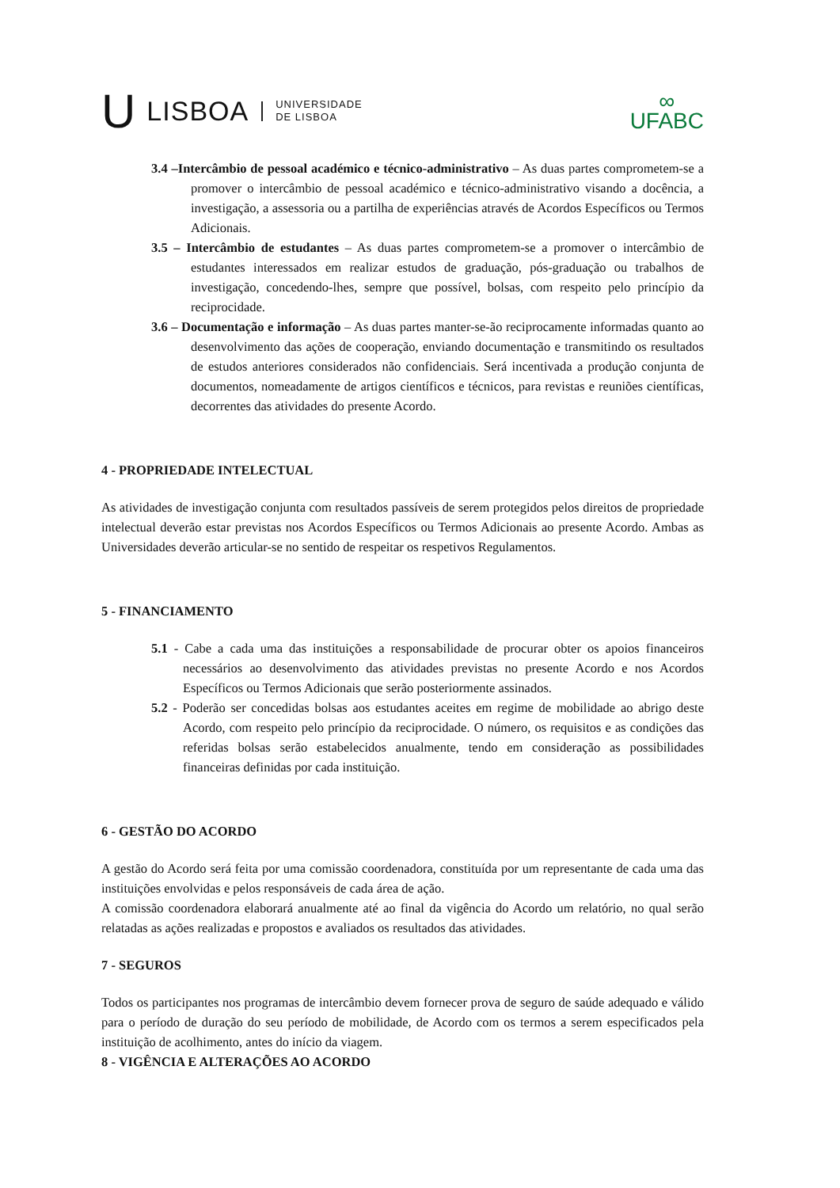U LISBOA UNIVERSIDADE
DE LISBOA
∞
UFABC
3.4 –Intercâmbio de pessoal académico e técnico-administrativo – As duas partes comprometem-se a promover o intercâmbio de pessoal académico e técnico-administrativo visando a docência, a investigação, a assessoria ou a partilha de experiências através de Acordos Específicos ou Termos Adicionais.
3.5 – Intercâmbio de estudantes – As duas partes comprometem-se a promover o intercâmbio de estudantes interessados em realizar estudos de graduação, pós-graduação ou trabalhos de investigação, concedendo-lhes, sempre que possível, bolsas, com respeito pelo princípio da reciprocidade.
3.6 – Documentação e informação – As duas partes manter-se-ão reciprocamente informadas quanto ao desenvolvimento das ações de cooperação, enviando documentação e transmitindo os resultados de estudos anteriores considerados não confidenciais. Será incentivada a produção conjunta de documentos, nomeadamente de artigos científicos e técnicos, para revistas e reuniões científicas, decorrentes das atividades do presente Acordo.
4 - PROPRIEDADE INTELECTUAL
As atividades de investigação conjunta com resultados passíveis de serem protegidos pelos direitos de propriedade intelectual deverão estar previstas nos Acordos Específicos ou Termos Adicionais ao presente Acordo. Ambas as Universidades deverão articular-se no sentido de respeitar os respetivos Regulamentos.
5 - FINANCIAMENTO
5.1 - Cabe a cada uma das instituições a responsabilidade de procurar obter os apoios financeiros necessários ao desenvolvimento das atividades previstas no presente Acordo e nos Acordos Específicos ou Termos Adicionais que serão posteriormente assinados.
5.2 - Poderão ser concedidas bolsas aos estudantes aceites em regime de mobilidade ao abrigo deste Acordo, com respeito pelo princípio da reciprocidade. O número, os requisitos e as condições das referidas bolsas serão estabelecidos anualmente, tendo em consideração as possibilidades financeiras definidas por cada instituição.
6 - GESTÃO DO ACORDO
A gestão do Acordo será feita por uma comissão coordenadora, constituída por um representante de cada uma das instituições envolvidas e pelos responsáveis de cada área de ação.
A comissão coordenadora elaborará anualmente até ao final da vigência do Acordo um relatório, no qual serão relatadas as ações realizadas e propostos e avaliados os resultados das atividades.
7 - SEGUROS
Todos os participantes nos programas de intercâmbio devem fornecer prova de seguro de saúde adequado e válido para o período de duração do seu período de mobilidade, de Acordo com os termos a serem especificados pela instituição de acolhimento, antes do início da viagem.
8 - VIGÊNCIA E ALTERAÇÕES AO ACORDO